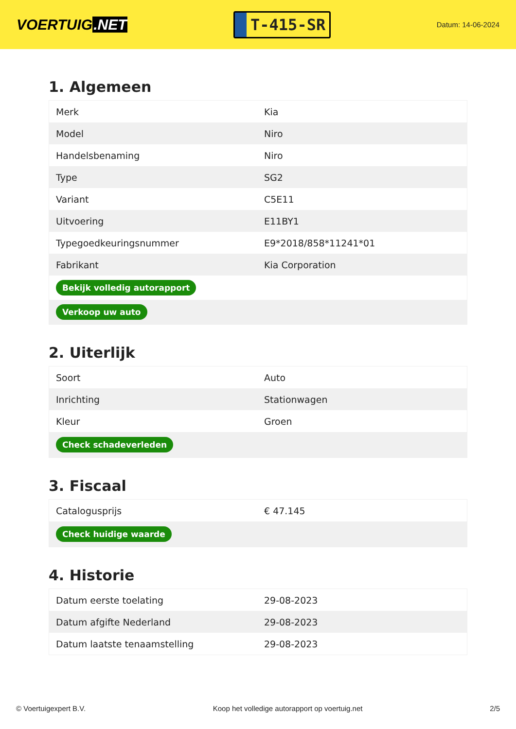VOERTUIG.NET
T-415-SR
Datum: 14-06-2024
1. Algemeen
| Merk | Kia |
| Model | Niro |
| Handelsbenaming | Niro |
| Type | SG2 |
| Variant | C5E11 |
| Uitvoering | E11BY1 |
| Typegoedkeuringsnummer | E9*2018/858*11241*01 |
| Fabrikant | Kia Corporation |
| Bekijk volledig autorapport | |
| Verkoop uw auto | |
2. Uiterlijk
| Soort | Auto |
| Inrichting | Stationwagen |
| Kleur | Groen |
| Check schadeverleden | |
3. Fiscaal
| Catalogusprijs | € 47.145 |
| Check huidige waarde | |
4. Historie
| Datum eerste toelating | 29-08-2023 |
| Datum afgifte Nederland | 29-08-2023 |
| Datum laatste tenaamstelling | 29-08-2023 |
© Voertuigexpert B.V. Koop het volledige autorapport op voertuig.net 2/5